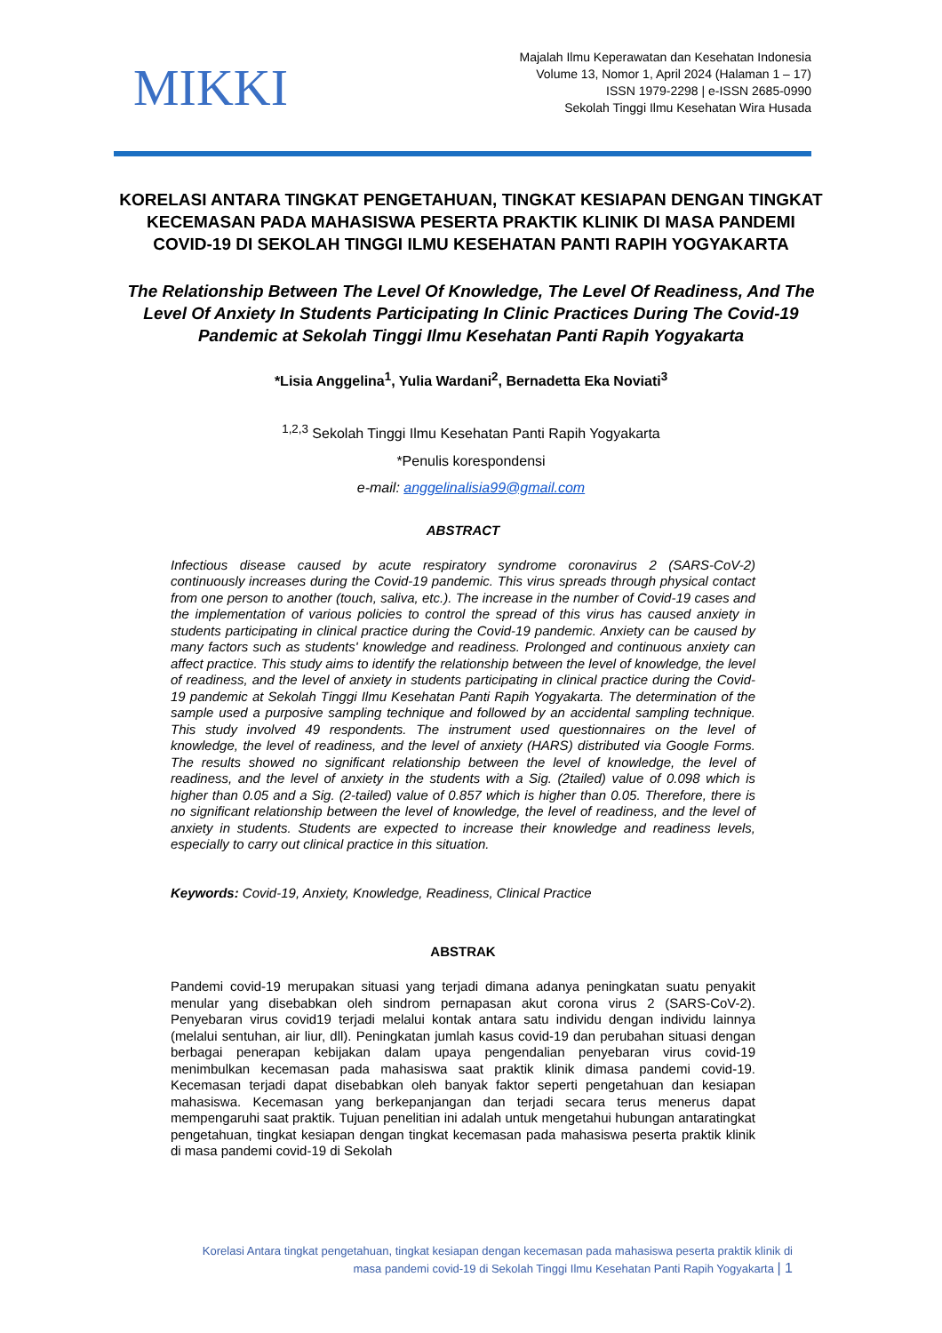MIKKI
Majalah Ilmu Keperawatan dan Kesehatan Indonesia
Volume 13, Nomor 1, April 2024 (Halaman 1 – 17)
ISSN 1979-2298 | e-ISSN 2685-0990
Sekolah Tinggi Ilmu Kesehatan Wira Husada
KORELASI ANTARA TINGKAT PENGETAHUAN, TINGKAT KESIAPAN DENGAN TINGKAT KECEMASAN PADA MAHASISWA PESERTA PRAKTIK KLINIK DI MASA PANDEMI COVID-19 DI SEKOLAH TINGGI ILMU KESEHATAN PANTI RAPIH YOGYAKARTA
The Relationship Between The Level Of Knowledge, The Level Of Readiness, And The Level Of Anxiety In Students Participating In Clinic Practices During The Covid-19 Pandemic at Sekolah Tinggi Ilmu Kesehatan Panti Rapih Yogyakarta
*Lisia Anggelina<sup>1</sup>, Yulia Wardani<sup>2</sup>, Bernadetta Eka Noviati<sup>3</sup>
<sup>1,2,3</sup> Sekolah Tinggi Ilmu Kesehatan Panti Rapih Yogyakarta
*Penulis korespondensi
e-mail: anggelinalisia99@gmail.com
ABSTRACT
Infectious disease caused by acute respiratory syndrome coronavirus 2 (SARS-CoV-2) continuously increases during the Covid-19 pandemic. This virus spreads through physical contact from one person to another (touch, saliva, etc.). The increase in the number of Covid-19 cases and the implementation of various policies to control the spread of this virus has caused anxiety in students participating in clinical practice during the Covid-19 pandemic. Anxiety can be caused by many factors such as students' knowledge and readiness. Prolonged and continuous anxiety can affect practice. This study aims to identify the relationship between the level of knowledge, the level of readiness, and the level of anxiety in students participating in clinical practice during the Covid-19 pandemic at Sekolah Tinggi Ilmu Kesehatan Panti Rapih Yogyakarta. The determination of the sample used a purposive sampling technique and followed by an accidental sampling technique. This study involved 49 respondents. The instrument used questionnaires on the level of knowledge, the level of readiness, and the level of anxiety (HARS) distributed via Google Forms. The results showed no significant relationship between the level of knowledge, the level of readiness, and the level of anxiety in the students with a Sig. (2tailed) value of 0.098 which is higher than 0.05 and a Sig. (2-tailed) value of 0.857 which is higher than 0.05. Therefore, there is no significant relationship between the level of knowledge, the level of readiness, and the level of anxiety in students. Students are expected to increase their knowledge and readiness levels, especially to carry out clinical practice in this situation.
Keywords: Covid-19, Anxiety, Knowledge, Readiness, Clinical Practice
ABSTRAK
Pandemi covid-19 merupakan situasi yang terjadi dimana adanya peningkatan suatu penyakit menular yang disebabkan oleh sindrom pernapasan akut corona virus 2 (SARS-CoV-2). Penyebaran virus covid19 terjadi melalui kontak antara satu individu dengan individu lainnya (melalui sentuhan, air liur, dll). Peningkatan jumlah kasus covid-19 dan perubahan situasi dengan berbagai penerapan kebijakan dalam upaya pengendalian penyebaran virus covid-19 menimbulkan kecemasan pada mahasiswa saat praktik klinik dimasa pandemi covid-19. Kecemasan terjadi dapat disebabkan oleh banyak faktor seperti pengetahuan dan kesiapan mahasiswa. Kecemasan yang berkepanjangan dan terjadi secara terus menerus dapat mempengaruhi saat praktik. Tujuan penelitian ini adalah untuk mengetahui hubungan antaratingkat pengetahuan, tingkat kesiapan dengan tingkat kecemasan pada mahasiswa peserta praktik klinik di masa pandemi covid-19 di Sekolah
Korelasi Antara tingkat pengetahuan, tingkat kesiapan dengan kecemasan pada mahasiswa peserta praktik klinik di
masa pandemi covid-19 di Sekolah Tinggi Ilmu Kesehatan Panti Rapih Yogyakarta | 1